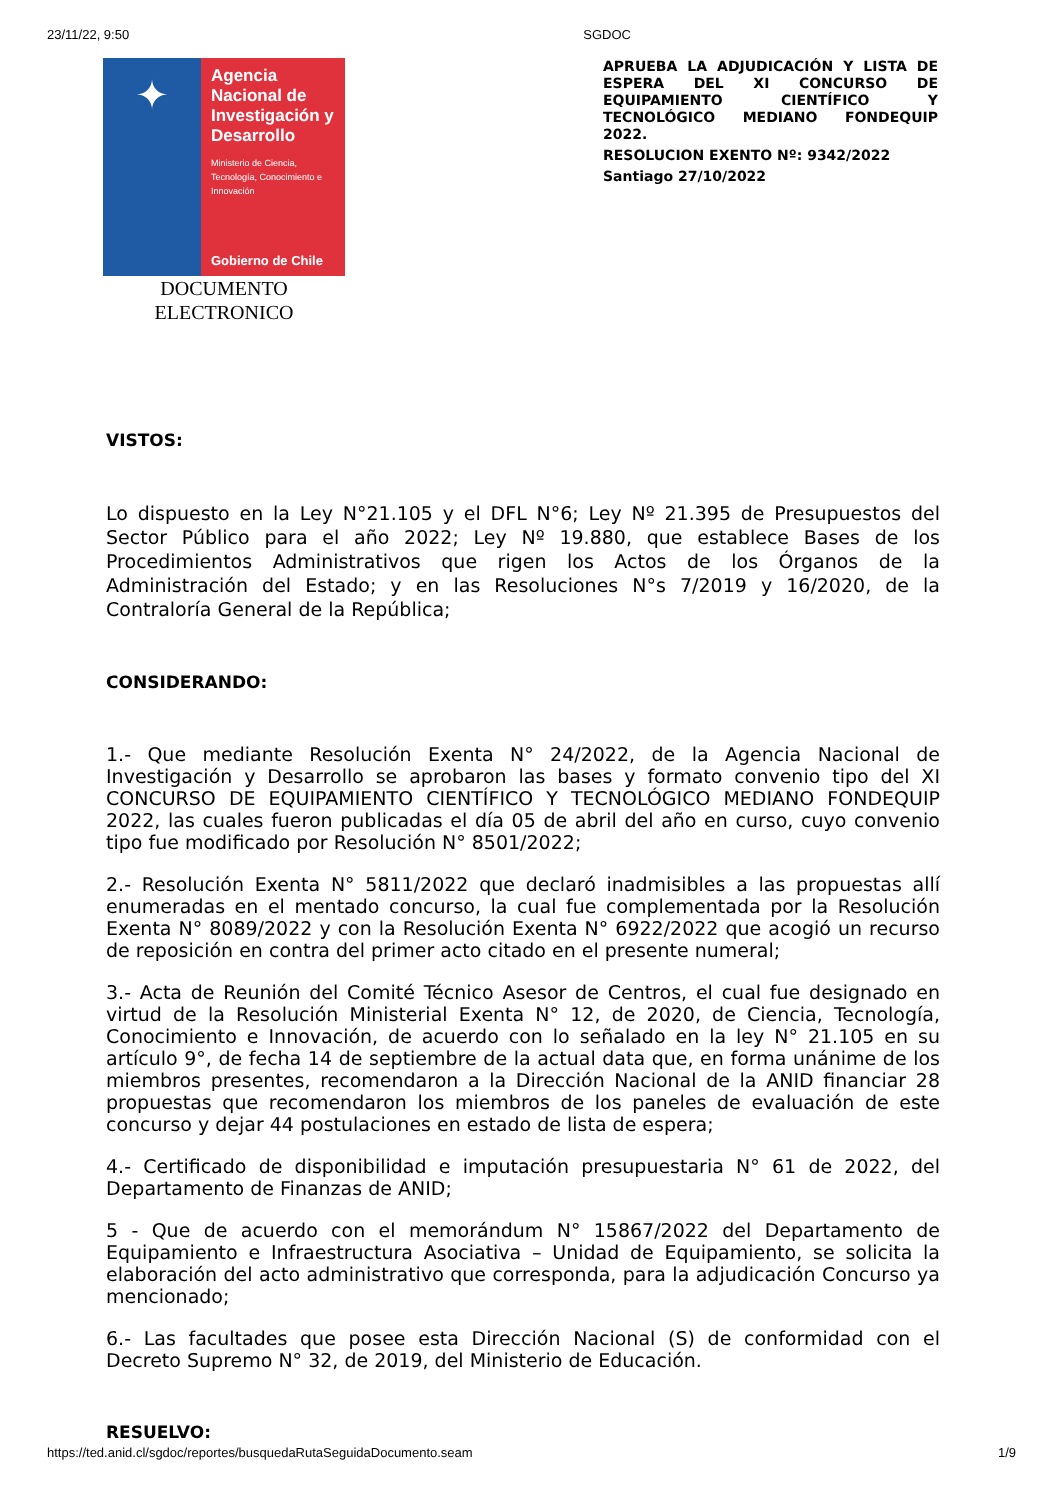23/11/22, 9:50 SGDOC
✦
Agencia Nacional de Investigación y Desarrollo
Ministerio de Ciencia, Tecnología, Conocimiento e Innovación
Gobierno de Chile
DOCUMENTO
ELECTRONICO
APRUEBA LA ADJUDICACIÓN Y LISTA DE ESPERA DEL XI CONCURSO DE EQUIPAMIENTO CIENTÍFICO Y TECNOLÓGICO MEDIANO FONDEQUIP 2022.
RESOLUCION EXENTO Nº: 9342/2022
Santiago 27/10/2022
VISTOS:
Lo dispuesto en la Ley N°21.105 y el DFL N°6; Ley Nº 21.395 de Presupuestos del Sector Público para el año 2022; Ley Nº 19.880, que establece Bases de los Procedimientos Administrativos que rigen los Actos de los Órganos de la Administración del Estado; y en las Resoluciones N°s 7/2019 y 16/2020, de la Contraloría General de la República;
CONSIDERANDO:
1.- Que mediante Resolución Exenta N° 24/2022, de la Agencia Nacional de Investigación y Desarrollo se aprobaron las bases y formato convenio tipo del XI CONCURSO DE EQUIPAMIENTO CIENTÍFICO Y TECNOLÓGICO MEDIANO FONDEQUIP 2022, las cuales fueron publicadas el día 05 de abril del año en curso, cuyo convenio tipo fue modificado por Resolución N° 8501/2022;
2.- Resolución Exenta N° 5811/2022 que declaró inadmisibles a las propuestas allí enumeradas en el mentado concurso, la cual fue complementada por la Resolución Exenta N° 8089/2022 y con la Resolución Exenta N° 6922/2022 que acogió un recurso de reposición en contra del primer acto citado en el presente numeral;
3.- Acta de Reunión del Comité Técnico Asesor de Centros, el cual fue designado en virtud de la Resolución Ministerial Exenta N° 12, de 2020, de Ciencia, Tecnología, Conocimiento e Innovación, de acuerdo con lo señalado en la ley N° 21.105 en su artículo 9°, de fecha 14 de septiembre de la actual data que, en forma unánime de los miembros presentes, recomendaron a la Dirección Nacional de la ANID financiar 28 propuestas que recomendaron los miembros de los paneles de evaluación de este concurso y dejar 44 postulaciones en estado de lista de espera;
4.- Certificado de disponibilidad e imputación presupuestaria N° 61 de 2022, del Departamento de Finanzas de ANID;
5 - Que de acuerdo con el memorándum N° 15867/2022 del Departamento de Equipamiento e Infraestructura Asociativa – Unidad de Equipamiento, se solicita la elaboración del acto administrativo que corresponda, para la adjudicación Concurso ya mencionado;
6.- Las facultades que posee esta Dirección Nacional (S) de conformidad con el Decreto Supremo N° 32, de 2019, del Ministerio de Educación.
RESUELVO:
https://ted.anid.cl/sgdoc/reportes/busquedaRutaSeguidaDocumento.seam 1/9